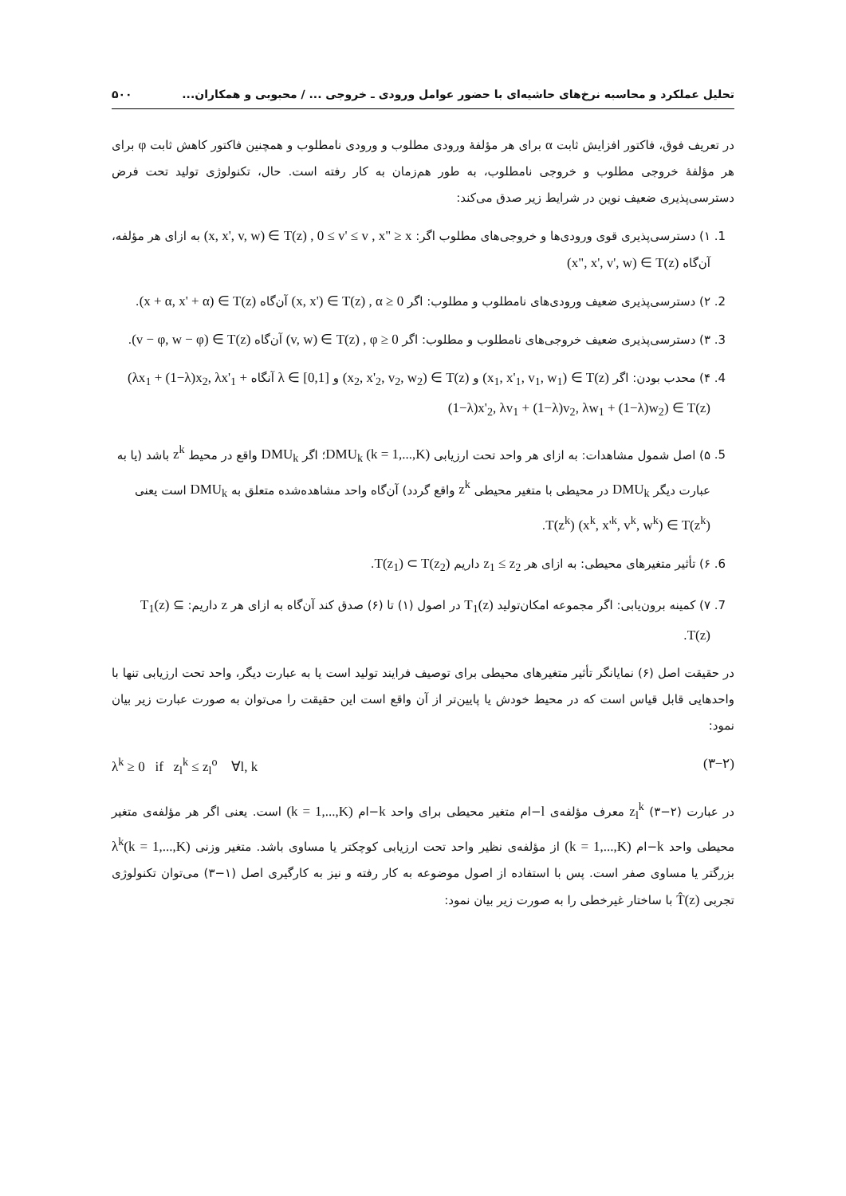تحلیل عملکرد و محاسبه نرخ‌های حاشیه‌ای با حضور عوامل ورودی ـ خروجی ... / محبوبی و همکاران... ۵۰۰
در تعریف فوق، فاکتور افزایش ثابت α برای هر مؤلفهٔ ورودی مطلوب و ورودی نامطلوب و همچنین فاکتور کاهش ثابت φ برای هر مؤلفهٔ خروجی مطلوب و خروجی نامطلوب، به طور هم‌زمان به کار رفته است. حال، تکنولوژی تولید تحت فرض دسترسی‌پذیری ضعیف نوین در شرایط زیر صدق می‌کند:
1. ۱) دسترسی‌پذیری قوی ورودی‌ها و خروجی‌های مطلوب اگر: (x, x', v, w) ∈ T(z) , 0 ≤ v' ≤ v , x" ≥ x به ازای هر مؤلفه، آن‌گاه (x", x', v', w) ∈ T(z)
2. ۲) دسترسی‌پذیری ضعیف ورودی‌های نامطلوب و مطلوب: اگر (x, x') ∈ T(z) , α ≥ 0 آن‌گاه (x + α, x' + α) ∈ T(z).
3. ۳) دسترسی‌پذیری ضعیف خروجی‌های نامطلوب و مطلوب: اگر (v, w) ∈ T(z) , φ ≥ 0 آن‌گاه (v − φ, w − φ) ∈ T(z).
4. ۴) محدب بودن: اگر (x<sub>1</sub>, x'<sub>1</sub>, v<sub>1</sub>, w<sub>1</sub>) ∈ T(z) و (x<sub>2</sub>, x'<sub>2</sub>, v<sub>2</sub>, w<sub>2</sub>) ∈ T(z) و λ ∈ [0,1] آنگاه (λx<sub>1</sub> + (1−λ)x<sub>2</sub>, λx'<sub>1</sub> + (1−λ)x'<sub>2</sub>, λv<sub>1</sub> + (1−λ)v<sub>2</sub>, λw<sub>1</sub> + (1−λ)w<sub>2</sub>) ∈ T(z)
5. ۵) اصل شمول مشاهدات: به ازای هر واحد تحت ارزیابی DMU<sub>k</sub> (k = 1,...,K)؛ اگر DMU<sub>k</sub> واقع در محیط z<sup>k</sup> باشد (یا به عبارت دیگر DMU<sub>k</sub> در محیطی با متغیر محیطی z<sup>k</sup> واقع گردد) آن‌گاه واحد مشاهده‌شده متعلق به DMU<sub>k</sub> است یعنی T(z<sup>k</sup>) (x<sup>k</sup>, x'<sup>k</sup>, v<sup>k</sup>, w<sup>k</sup>) ∈ T(z<sup>k</sup>).
6. ۶) تأثیر متغیرهای محیطی: به ازای هر z<sub>1</sub> ≤ z<sub>2</sub> داریم T(z<sub>1</sub>) ⊂ T(z<sub>2</sub>).
7. ۷) کمینه برون‌یابی: اگر مجموعه امکان‌تولید T<sub>1</sub>(z) در اصول (۱) تا (۶) صدق کند آن‌گاه به ازای هر z داریم: T<sub>1</sub>(z) ⊆ T(z).
در حقیقت اصل (۶) نمایانگر تأثیر متغیرهای محیطی برای توصیف فرایند تولید است یا به عبارت دیگر، واحد تحت ارزیابی تنها با واحدهایی قابل قیاس است که در محیط خودش یا پایین‌تر از آن واقع است این حقیقت را می‌توان به صورت عبارت زیر بیان نمود:
λ<sup>k</sup> ≥ 0 if z<sub>l</sub><sup>k</sup> ≤ z<sub>l</sub><sup>o</sup> ∀l, k (۳−۲)
در عبارت (۲−۳) z<sub>l</sub><sup>k</sup> معرف مؤلفه‌ی l−ام متغیر محیطی برای واحد k−ام (k = 1,...,K) است. یعنی اگر هر مؤلفه‌ی متغیر محیطی واحد k−ام (k = 1,...,K) از مؤلفه‌ی نظیر واحد تحت ارزیابی کوچکتر یا مساوی باشد. متغیر وزنی λ<sup>k</sup>(k = 1,...,K) بزرگتر یا مساوی صفر است. پس با استفاده از اصول موضوعه به کار رفته و نیز به کارگیری اصل (۱−۳) می‌توان تکنولوژی تجربی T̂(z) با ساختار غیرخطی را به صورت زیر بیان نمود: